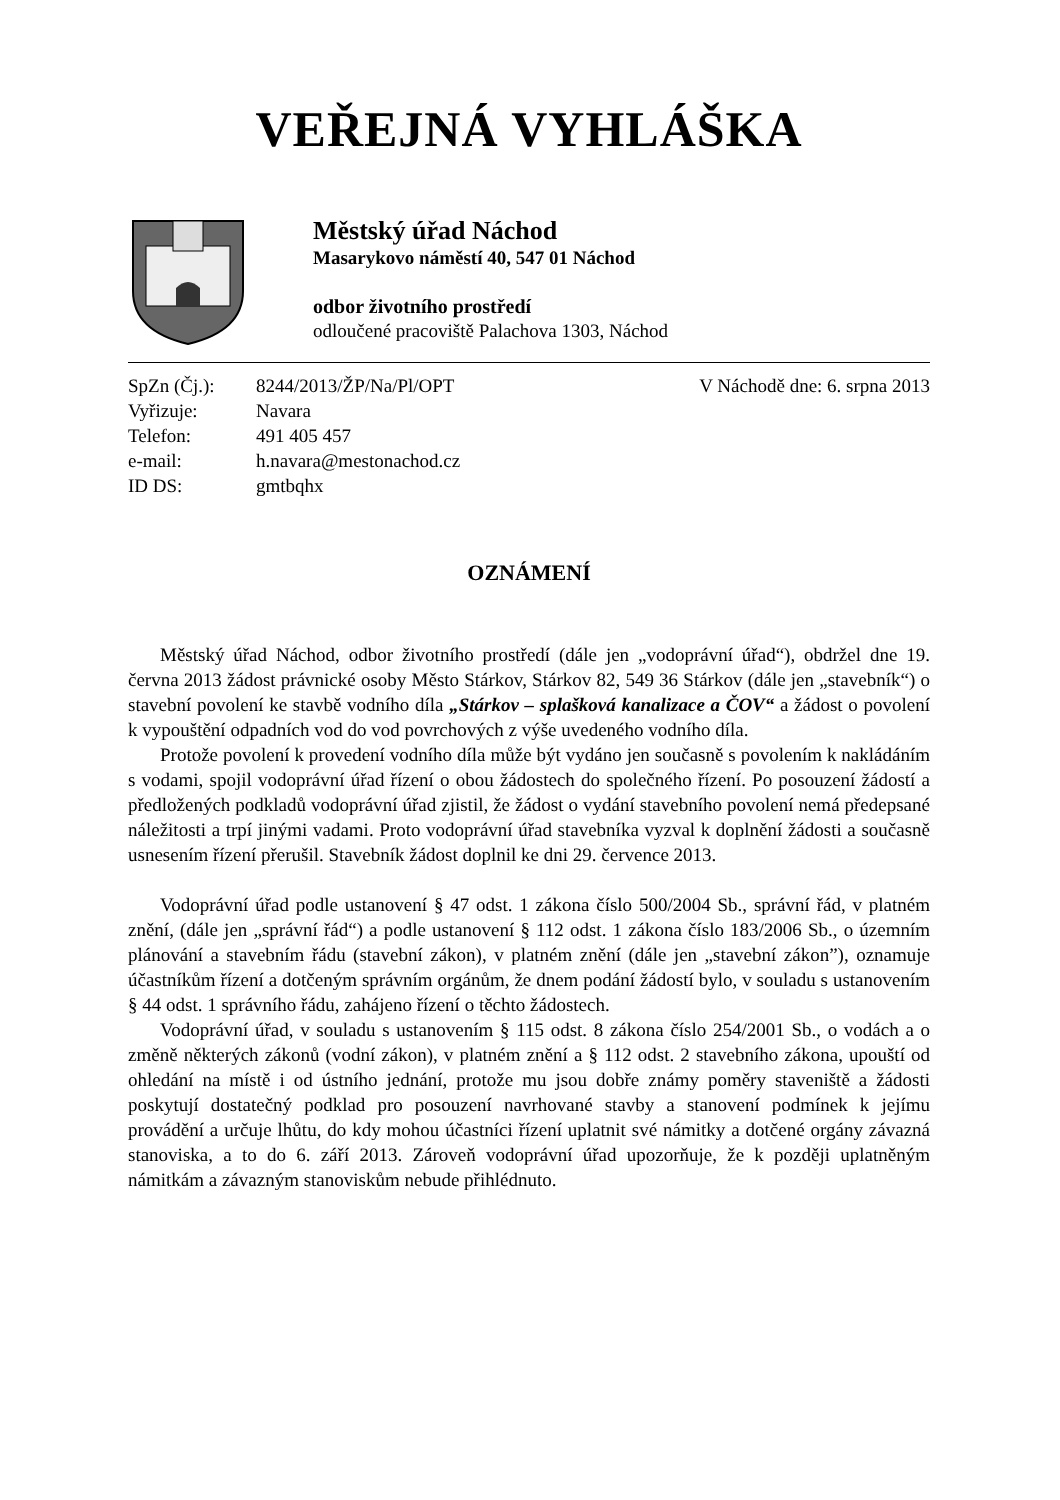VEŘEJNÁ VYHLÁŠKA
Městský úřad Náchod
Masarykovo náměstí 40, 547 01 Náchod
odbor životního prostředí
odloučené pracoviště Palachova 1303, Náchod
| SpZn (Čj.): | 8244/2013/ŽP/Na/Pl/OPT |
| Vyřizuje: | Navara |
| Telefon: | 491 405 457 |
| e-mail: | h.navara@mestonachod.cz |
| ID DS: | gmtbqhx |
V Náchodě dne: 6. srpna 2013
OZNÁMENÍ
Městský úřad Náchod, odbor životního prostředí (dále jen „vodoprávní úřad“), obdržel dne 19. června 2013 žádost právnické osoby Město Stárkov, Stárkov 82, 549 36 Stárkov (dále jen „stavebník“) o stavební povolení ke stavbě vodního díla „Stárkov – splašková kanalizace a ČOV“ a žádost o povolení k vypouštění odpadních vod do vod povrchových z výše uvedeného vodního díla.
Protože povolení k provedení vodního díla může být vydáno jen současně s povolením k nakládáním s vodami, spojil vodoprávní úřad řízení o obou žádostech do společného řízení. Po posouzení žádostí a předložených podkladů vodoprávní úřad zjistil, že žádost o vydání stavebního povolení nemá předepsané náležitosti a trpí jinými vadami. Proto vodoprávní úřad stavebníka vyzval k doplnění žádosti a současně usnesením řízení přerušil. Stavebník žádost doplnil ke dni 29. července 2013.
Vodoprávní úřad podle ustanovení § 47 odst. 1 zákona číslo 500/2004 Sb., správní řád, v platném znění, (dále jen „správní řád“) a podle ustanovení § 112 odst. 1 zákona číslo 183/2006 Sb., o územním plánování a stavebním řádu (stavební zákon), v platném znění (dále jen „stavební zákon”), oznamuje účastníkům řízení a dotčeným správním orgánům, že dnem podání žádostí bylo, v souladu s ustanovením § 44 odst. 1 správního řádu, zahájeno řízení o těchto žádostech.
Vodoprávní úřad, v souladu s ustanovením § 115 odst. 8 zákona číslo 254/2001 Sb., o vodách a o změně některých zákonů (vodní zákon), v platném znění a § 112 odst. 2 stavebního zákona, upouští od ohledání na místě i od ústního jednání, protože mu jsou dobře známy poměry staveniště a žádosti poskytují dostatečný podklad pro posouzení navrhované stavby a stanovení podmínek k jejímu provádění a určuje lhůtu, do kdy mohou účastníci řízení uplatnit své námitky a dotčené orgány závazná stanoviska, a to do 6. září 2013. Zároveň vodoprávní úřad upozorňuje, že k později uplatněným námitkám a závazným stanoviskům nebude přihlédnuto.